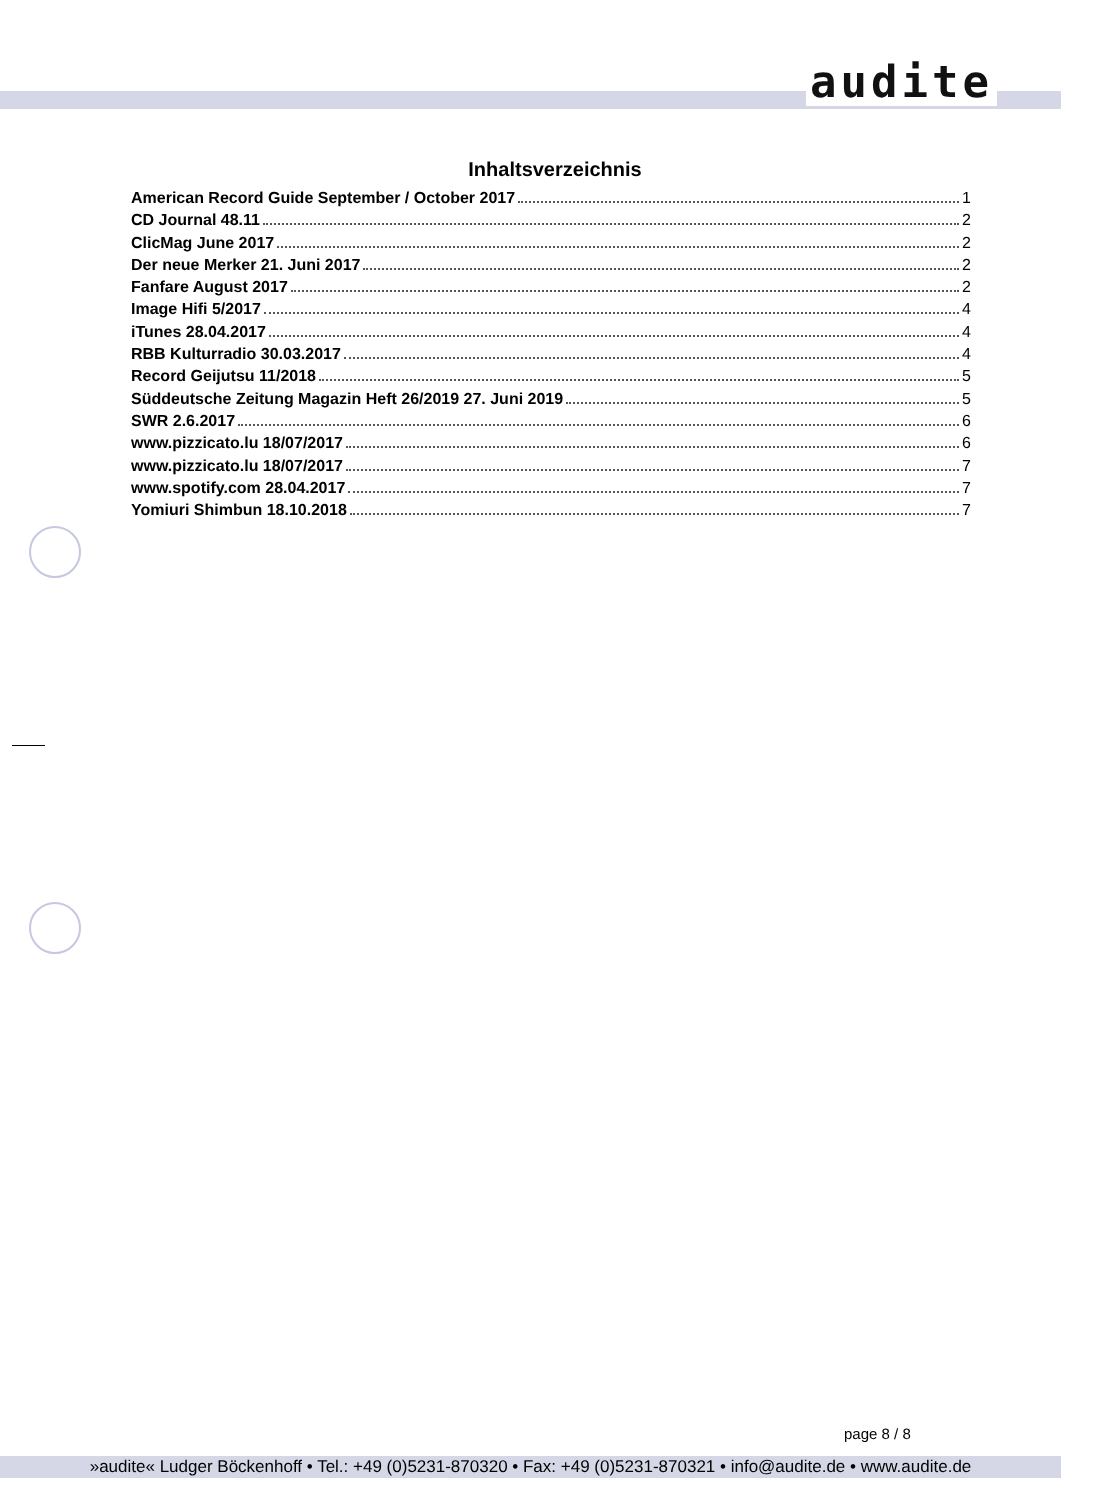audite
Inhaltsverzeichnis
American Record Guide September / October 2017 1
CD Journal 48.11 2
ClicMag June 2017 2
Der neue Merker 21. Juni 2017 2
Fanfare August 2017 2
Image Hifi 5/2017 4
iTunes 28.04.2017 4
RBB Kulturradio 30.03.2017 4
Record Geijutsu 11/2018 5
Süddeutsche Zeitung Magazin Heft 26/2019 27. Juni 2019 5
SWR 2.6.2017 6
www.pizzicato.lu 18/07/2017 6
www.pizzicato.lu 18/07/2017 7
www.spotify.com 28.04.2017 7
Yomiuri Shimbun 18.10.2018 7
page 8 / 8
»audite« Ludger Böckenhoff • Tel.: +49 (0)5231-870320 • Fax: +49 (0)5231-870321 • info@audite.de • www.audite.de